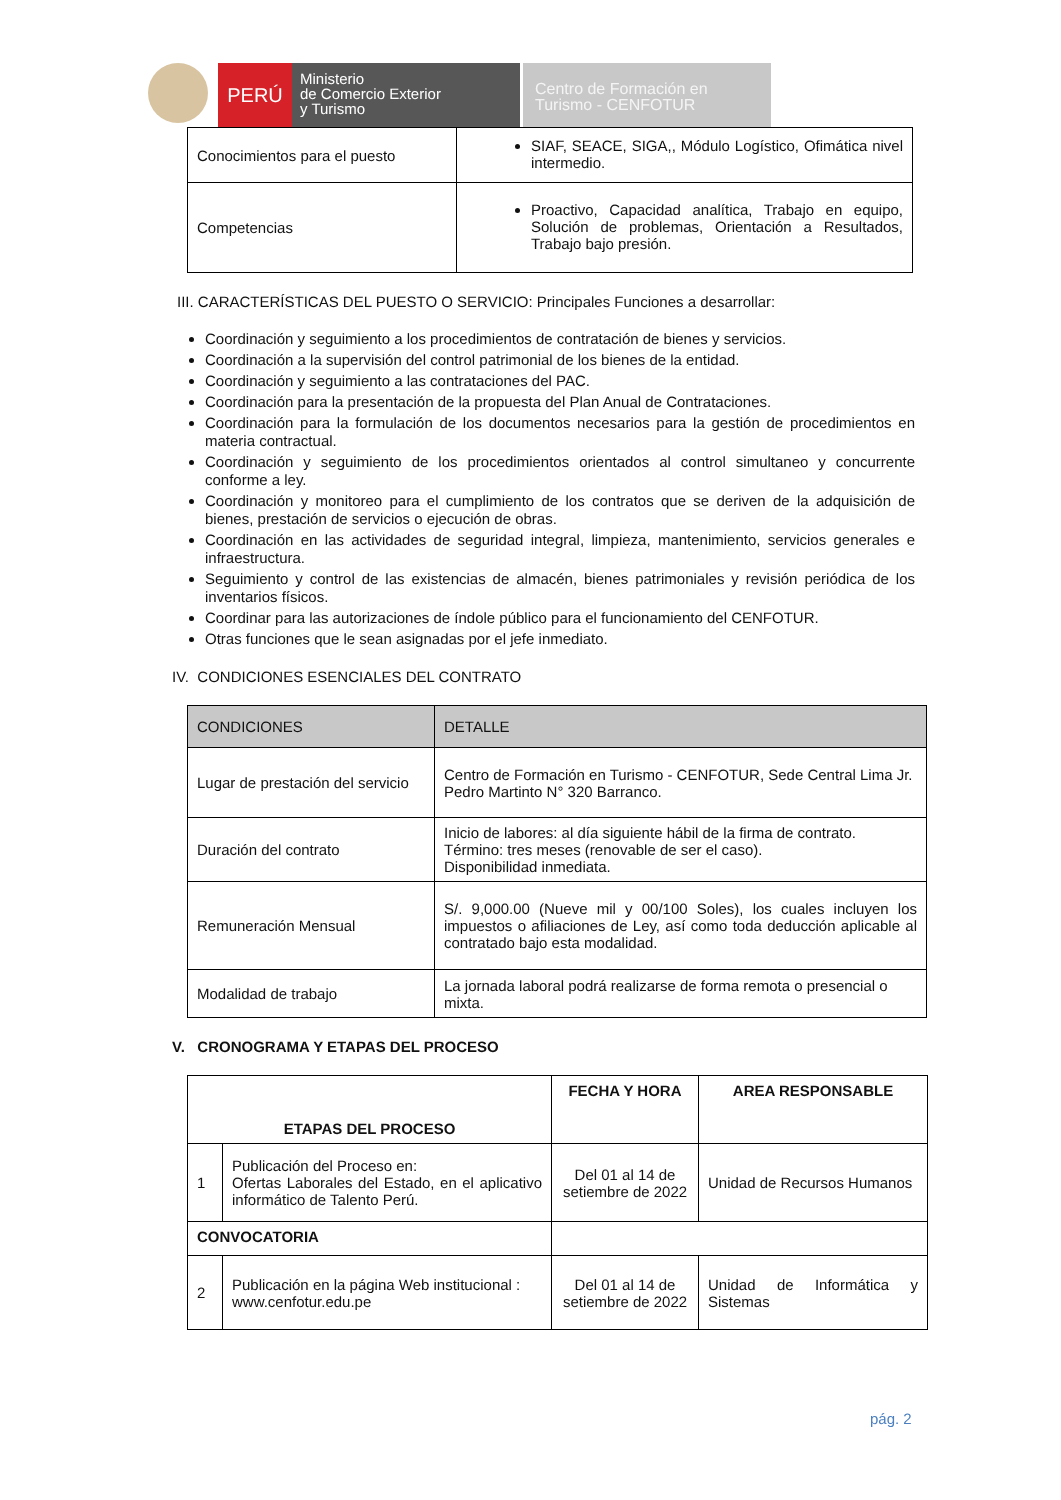PERÚ
Ministerio
de Comercio Exterior
y Turismo
Centro de Formación en
Turismo - CENFOTUR
| Conocimientos para el puesto | SIAF, SEACE, SIGA,, Módulo Logístico, Ofimática nivel intermedio. |
| Competencias | Proactivo, Capacidad analítica, Trabajo en equipo, Solución de problemas, Orientación a Resultados, Trabajo bajo presión. |
III. CARACTERÍSTICAS DEL PUESTO O SERVICIO: Principales Funciones a desarrollar:
Coordinación y seguimiento a los procedimientos de contratación de bienes y servicios.
Coordinación a la supervisión del control patrimonial de los bienes de la entidad.
Coordinación y seguimiento a las contrataciones del PAC.
Coordinación para la presentación de la propuesta del Plan Anual de Contrataciones.
Coordinación para la formulación de los documentos necesarios para la gestión de procedimientos en materia contractual.
Coordinación y seguimiento de los procedimientos orientados al control simultaneo y concurrente conforme a ley.
Coordinación y monitoreo para el cumplimiento de los contratos que se deriven de la adquisición de bienes, prestación de servicios o ejecución de obras.
Coordinación en las actividades de seguridad integral, limpieza, mantenimiento, servicios generales e infraestructura.
Seguimiento y control de las existencias de almacén, bienes patrimoniales y revisión periódica de los inventarios físicos.
Coordinar para las autorizaciones de índole público para el funcionamiento del CENFOTUR.
Otras funciones que le sean asignadas por el jefe inmediato.
IV. CONDICIONES ESENCIALES DEL CONTRATO
| CONDICIONES | DETALLE |
| --- | --- |
| Lugar de prestación del servicio | Centro de Formación en Turismo - CENFOTUR, Sede Central Lima Jr. Pedro Martinto N° 320 Barranco. |
| Duración del contrato | Inicio de labores: al día siguiente hábil de la firma de contrato. Término: tres meses (renovable de ser el caso). Disponibilidad inmediata. |
| Remuneración Mensual | S/. 9,000.00 (Nueve mil y 00/100 Soles), los cuales incluyen los impuestos o afiliaciones de Ley, así como toda deducción aplicable al contratado bajo esta modalidad. |
| Modalidad de trabajo | La jornada laboral podrá realizarse de forma remota o presencial o mixta. |
V. CRONOGRAMA Y ETAPAS DEL PROCESO
| ETAPAS DEL PROCESO | | FECHA Y HORA | AREA RESPONSABLE |
| --- | --- | --- | --- |
| 1 | Publicación del Proceso en: Ofertas Laborales del Estado, en el aplicativo informático de Talento Perú. | Del 01 al 14 de setiembre de 2022 | Unidad de Recursos Humanos |
| CONVOCATORIA | | | |
| 2 | Publicación en la página Web institucional : www.cenfotur.edu.pe | Del 01 al 14 de setiembre de 2022 | Unidad de Informática y Sistemas |
pág. 2